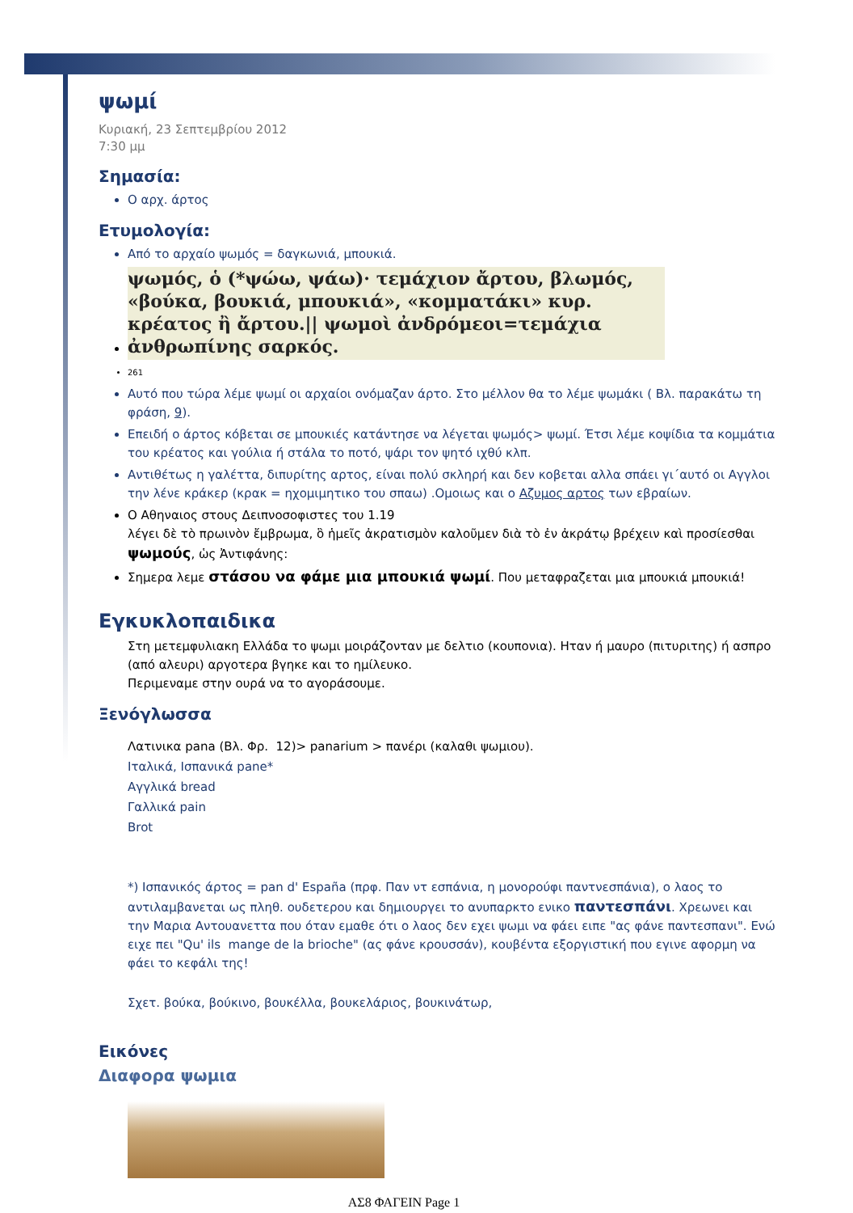ψωμί
Κυριακή, 23 Σεπτεμβρίου 2012
7:30 μμ
Σημασία:
Ο αρχ. άρτος
Ετυμολογία:
Από το αρχαίο ψωμός = δαγκωνιά, μπουκιά.
ψωμός, ὁ (*ψώω, ψάω)· τεμάχιον ἄρτου, βλωμός, «βούκα, βουκιά, μπουκιά», «κομματάκι» κυρ. κρέατος ἢ ἄρτου.|| ψωμοὶ ἀνδρόμεοι=τεμάχια ἀνθρωπίνης σαρκός.
261
Αυτό που τώρα λέμε ψωμί οι αρχαίοι ονόμαζαν άρτο. Στο μέλλον θα το λέμε ψωμάκι ( Βλ. παρακάτω τη φράση, 9).
Επειδή ο άρτος κόβεται σε μπουκιές κατάντησε να λέγεται ψωμός> ψωμί. Έτσι λέμε κοψίδια τα κομμάτια του κρέατος και γούλια ή στάλα το ποτό, ψάρι τον ψητό ιχθύ κλπ.
Αντιθέτως η γαλέττα, διπυρίτης αρτος, είναι πολύ σκληρή και δεν κοβεται αλλα σπάει γι΄αυτό οι Αγγλοι την λένε κράκερ (κρακ = ηχομιμητικο του σπαω) .Ομοιως και ο Αζυμος αρτος των εβραίων.
Ο Αθηναιος στους Δειπνοσοφιστες του 1.19
λέγει δὲ τὸ πρωινὸν ἔμβρωμα, ὃ ἡμεῖς ἀκρατισμὸν καλοῦμεν διὰ τὸ ἐν ἀκράτῳ βρέχειν καὶ προσίεσθαι ψωμούς, ὡς Ἀντιφάνης:
Σημερα λεμε στάσου να φάμε μια μπουκιά ψωμί. Που μεταφραζεται μια μπουκιά μπουκιά!
Εγκυκλοπαιδικα
Στη μετεμφυλιακη Ελλάδα το ψωμι μοιράζονταν με δελτιο (κουπονια). Ηταν ή μαυρο (πιτυριτης) ή ασπρο (από αλευρι) αργοτερα βγηκε και το ημίλευκο.
Περιμεναμε στην ουρά να το αγοράσουμε.
Ξενόγλωσσα
Λατινικα pana (Βλ. Φρ. 12)> panarium > πανέρι (καλαθι ψωμιου).
Ιταλικά, Ισπανικά pane*
Αγγλικά bread
Γαλλικά pain
Brot
*) Ισπανικός άρτος = pan d' España (πρφ. Παν ντ εσπάνια, η μονορούφι παντνεσπάνια), ο λαος το αντιλαμβανεται ως πληθ. ουδετερου και δημιουργει το ανυπαρκτο ενικο παντεσπάνι. Χρεωνει και την Μαρια Αντουανεττα που όταν εμαθε ότι ο λαος δεν εχει ψωμι να φάει ειπε "ας φάνε παντεσπανι". Ενώ ειχε πει "Qu' ils mange de la brioche" (ας φάνε κρουσσάν), κουβέντα εξοργιστική που εγινε αφορμη να φάει το κεφάλι της!
Σχετ. βούκα, βούκινο, βουκέλλα, βουκελάριος, βουκινάτωρ,
Εικόνες
Διαφορα ψωμια
ΑΣ8 ΦΑΓΕΙΝ Page 1